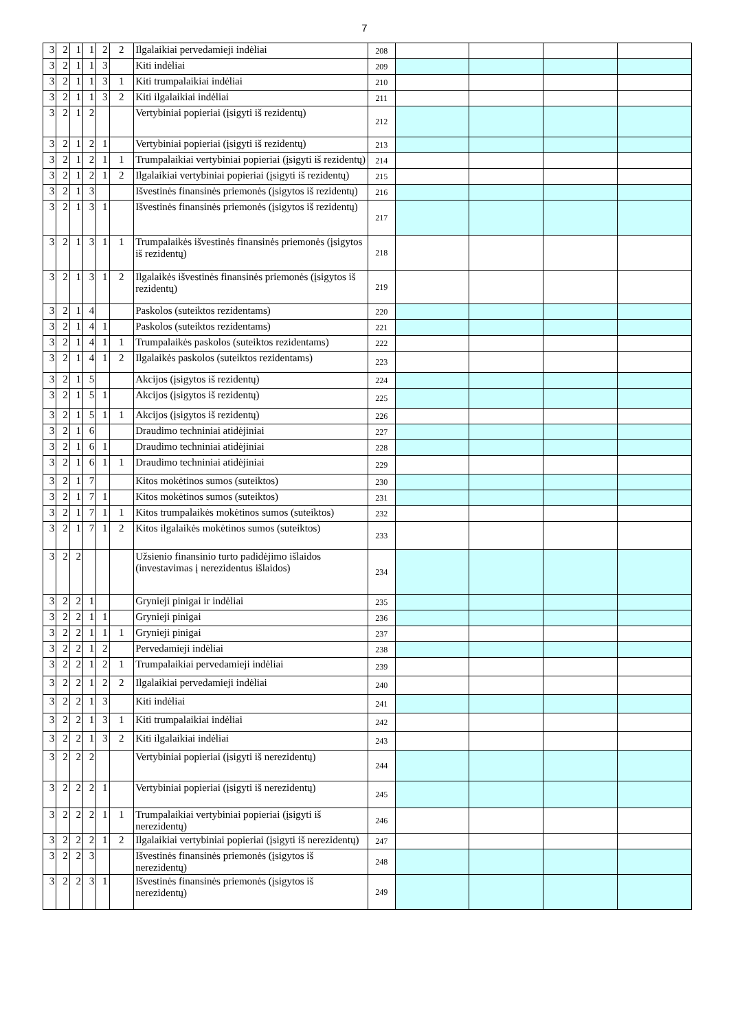7
| 3 | 2 | 1 | 1 | 2 | 2 | Ilgalaikiai pervedamieji indėliai | 208 | | | | |
| 3 | 2 | 1 | 1 | 3 | | Kiti indėliai | 209 | | | | |
| 3 | 2 | 1 | 1 | 3 | 1 | Kiti trumpalaikiai indėliai | 210 | | | | |
| 3 | 2 | 1 | 1 | 3 | 2 | Kiti ilgalaikiai indėliai | 211 | | | | |
| 3 | 2 | 1 | 2 | | | Vertybiniai popieriai (įsigyti iš rezidentų) | 212 | | | | |
| 3 | 2 | 1 | 2 | 1 | | Vertybiniai popieriai (įsigyti iš rezidentų) | 213 | | | | |
| 3 | 2 | 1 | 2 | 1 | 1 | Trumpalaikiai vertybiniai popieriai (įsigyti iš rezidentų) | 214 | | | | |
| 3 | 2 | 1 | 2 | 1 | 2 | Ilgalaikiai vertybiniai popieriai (įsigyti iš rezidentų) | 215 | | | | |
| 3 | 2 | 1 | 3 | | | Išvestinės finansinės priemonės (įsigytos iš rezidentų) | 216 | | | | |
| 3 | 2 | 1 | 3 | 1 | | Išvestinės finansinės priemonės (įsigytos iš rezidentų) | 217 | | | | |
| 3 | 2 | 1 | 3 | 1 | 1 | Trumpalaikės išvestinės finansinės priemonės (įsigytos iš rezidentų) | 218 | | | | |
| 3 | 2 | 1 | 3 | 1 | 2 | Ilgalaikės išvestinės finansinės priemonės (įsigytos iš rezidentų) | 219 | | | | |
| 3 | 2 | 1 | 4 | | | Paskolos (suteiktos rezidentams) | 220 | | | | |
| 3 | 2 | 1 | 4 | 1 | | Paskolos (suteiktos rezidentams) | 221 | | | | |
| 3 | 2 | 1 | 4 | 1 | 1 | Trumpalaikės paskolos (suteiktos rezidentams) | 222 | | | | |
| 3 | 2 | 1 | 4 | 1 | 2 | Ilgalaikės paskolos (suteiktos rezidentams) | 223 | | | | |
| 3 | 2 | 1 | 5 | | | Akcijos (įsigytos iš rezidentų) | 224 | | | | |
| 3 | 2 | 1 | 5 | 1 | | Akcijos (įsigytos iš rezidentų) | 225 | | | | |
| 3 | 2 | 1 | 5 | 1 | 1 | Akcijos (įsigytos iš rezidentų) | 226 | | | | |
| 3 | 2 | 1 | 6 | | | Draudimo techniniai atidėjiniai | 227 | | | | |
| 3 | 2 | 1 | 6 | 1 | | Draudimo techniniai atidėjiniai | 228 | | | | |
| 3 | 2 | 1 | 6 | 1 | 1 | Draudimo techniniai atidėjiniai | 229 | | | | |
| 3 | 2 | 1 | 7 | | | Kitos mokėtinos sumos (suteiktos) | 230 | | | | |
| 3 | 2 | 1 | 7 | 1 | | Kitos mokėtinos sumos (suteiktos) | 231 | | | | |
| 3 | 2 | 1 | 7 | 1 | 1 | Kitos trumpalaikės mokėtinos sumos (suteiktos) | 232 | | | | |
| 3 | 2 | 1 | 7 | 1 | 2 | Kitos ilgalaikės mokėtinos sumos (suteiktos) | 233 | | | | |
| 3 | 2 | 2 | | | | Užsienio finansinio turto padidėjimo išlaidos (investavimas į nerezidentus išlaidos) | 234 | | | | |
| 3 | 2 | 2 | 1 | | | Grynieji pinigai ir indėliai | 235 | | | | |
| 3 | 2 | 2 | 1 | 1 | | Grynieji pinigai | 236 | | | | |
| 3 | 2 | 2 | 1 | 1 | 1 | Grynieji pinigai | 237 | | | | |
| 3 | 2 | 2 | 1 | 2 | | Pervedamieji indėliai | 238 | | | | |
| 3 | 2 | 2 | 1 | 2 | 1 | Trumpalaikiai pervedamieji indėliai | 239 | | | | |
| 3 | 2 | 2 | 1 | 2 | 2 | Ilgalaikiai pervedamieji indėliai | 240 | | | | |
| 3 | 2 | 2 | 1 | 3 | | Kiti indėliai | 241 | | | | |
| 3 | 2 | 2 | 1 | 3 | 1 | Kiti trumpalaikiai indėliai | 242 | | | | |
| 3 | 2 | 2 | 1 | 3 | 2 | Kiti ilgalaikiai indėliai | 243 | | | | |
| 3 | 2 | 2 | 2 | | | Vertybiniai popieriai (įsigyti iš nerezidentų) | 244 | | | | |
| 3 | 2 | 2 | 2 | 1 | | Vertybiniai popieriai (įsigyti iš nerezidentų) | 245 | | | | |
| 3 | 2 | 2 | 2 | 1 | 1 | Trumpalaikiai vertybiniai popieriai (įsigyti iš nerezidentų) | 246 | | | | |
| 3 | 2 | 2 | 2 | 1 | 2 | Ilgalaikiai vertybiniai popieriai (įsigyti iš nerezidentų) | 247 | | | | |
| 3 | 2 | 2 | 3 | | | Išvestinės finansinės priemonės (įsigytos iš nerezidentų) | 248 | | | | |
| 3 | 2 | 2 | 3 | 1 | | Išvestinės finansinės priemonės (įsigytos iš nerezidentų) | 249 | | | | |